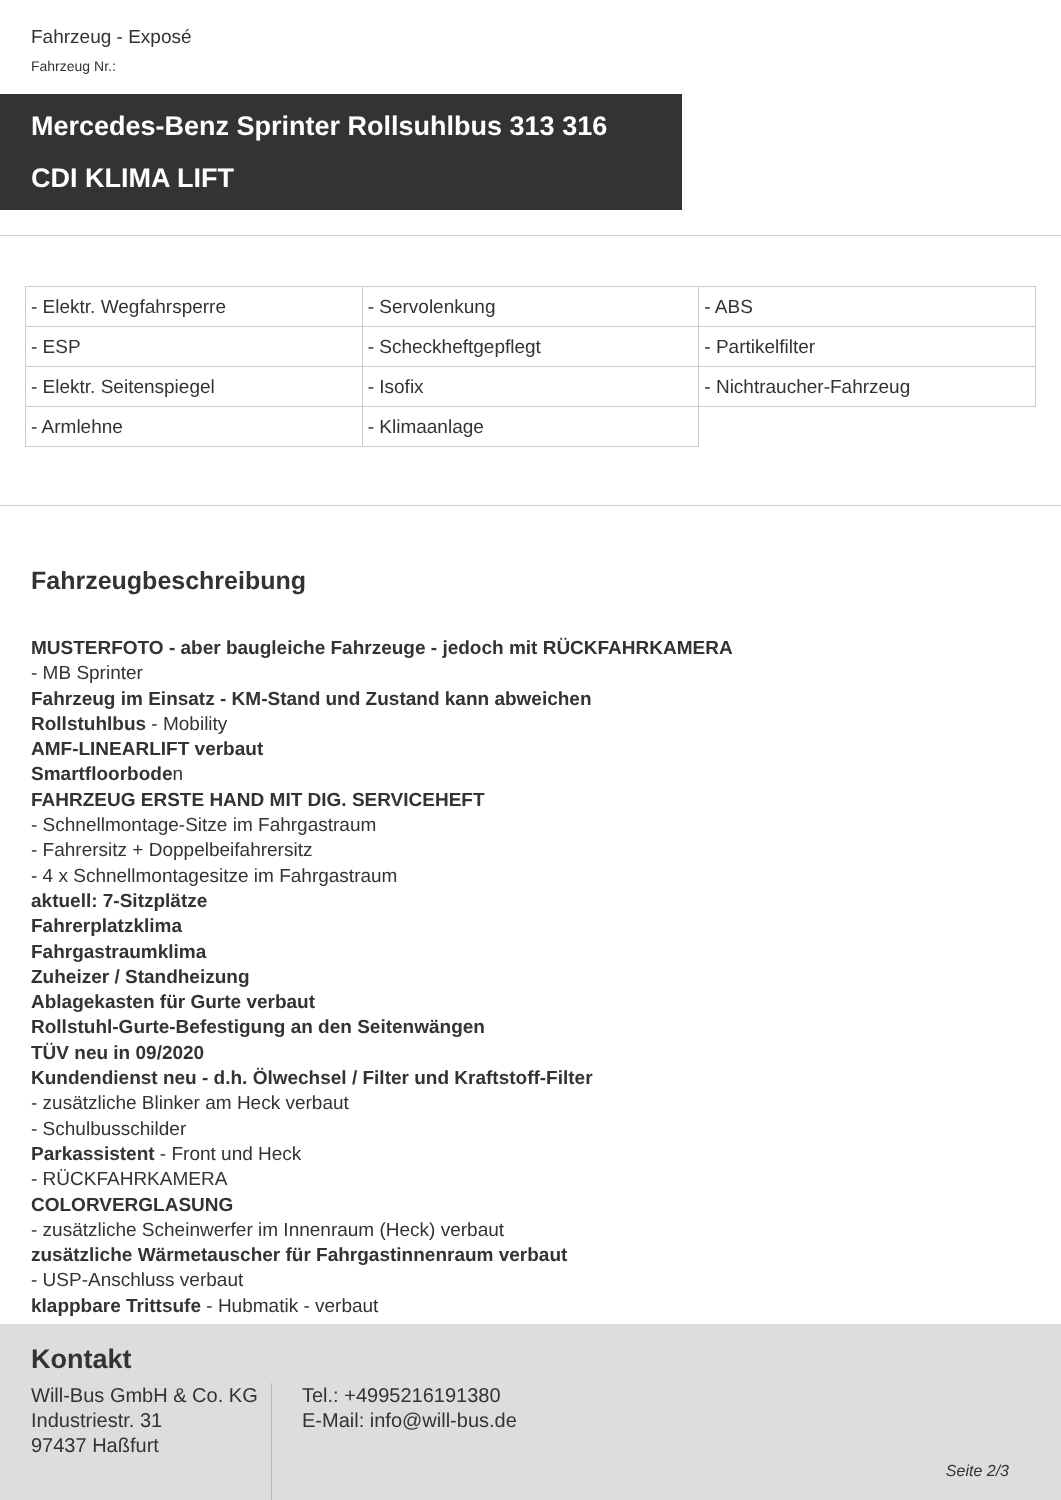Fahrzeug - Exposé
Fahrzeug Nr.:
Mercedes-Benz Sprinter Rollsuhlbus 313 316
CDI KLIMA LIFT
| - Elektr. Wegfahrsperre | - Servolenkung | - ABS |
| - ESP | - Scheckheftgepflegt | - Partikelfilter |
| - Elektr. Seitenspiegel | - Isofix | - Nichtraucher-Fahrzeug |
| - Armlehne | - Klimaanlage | |
Fahrzeugbeschreibung
MUSTERFOTO - aber baugleiche Fahrzeuge - jedoch mit RÜCKFAHRKAMERA
- MB Sprinter
Fahrzeug im Einsatz - KM-Stand und Zustand kann abweichen
Rollstuhlbus - Mobility
AMF-LINEARLIFT verbaut
Smartfloorboden
FAHRZEUG ERSTE HAND MIT DIG. SERVICEHEFT
- Schnellmontage-Sitze im Fahrgastraum
- Fahrersitz + Doppelbeifahrersitz
- 4 x Schnellmontagesitze im Fahrgastraum
aktuell: 7-Sitzplätze
Fahrerplatzklima
Fahrgastraumklima
Zuheizer / Standheizung
Ablagekasten für Gurte verbaut
Rollstuhl-Gurte-Befestigung an den Seitenwängen
TÜV neu in 09/2020
Kundendienst neu - d.h. Ölwechsel / Filter und Kraftstoff-Filter
- zusätzliche Blinker am Heck verbaut
- Schulbusschilder
Parkassistent - Front und Heck
- RÜCKFAHRKAMERA
COLORVERGLASUNG
- zusätzliche Scheinwerfer im Innenraum (Heck) verbaut
zusätzliche Wärmetauscher für Fahrgastinnenraum verbaut
- USP-Anschluss verbaut
klappbare Trittsufe - Hubmatik - verbaut
Kontakt
Will-Bus GmbH & Co. KG
Industriestr. 31
97437 Haßfurt
Tel.: +4995216191380
E-Mail: info@will-bus.de
Seite 2/3